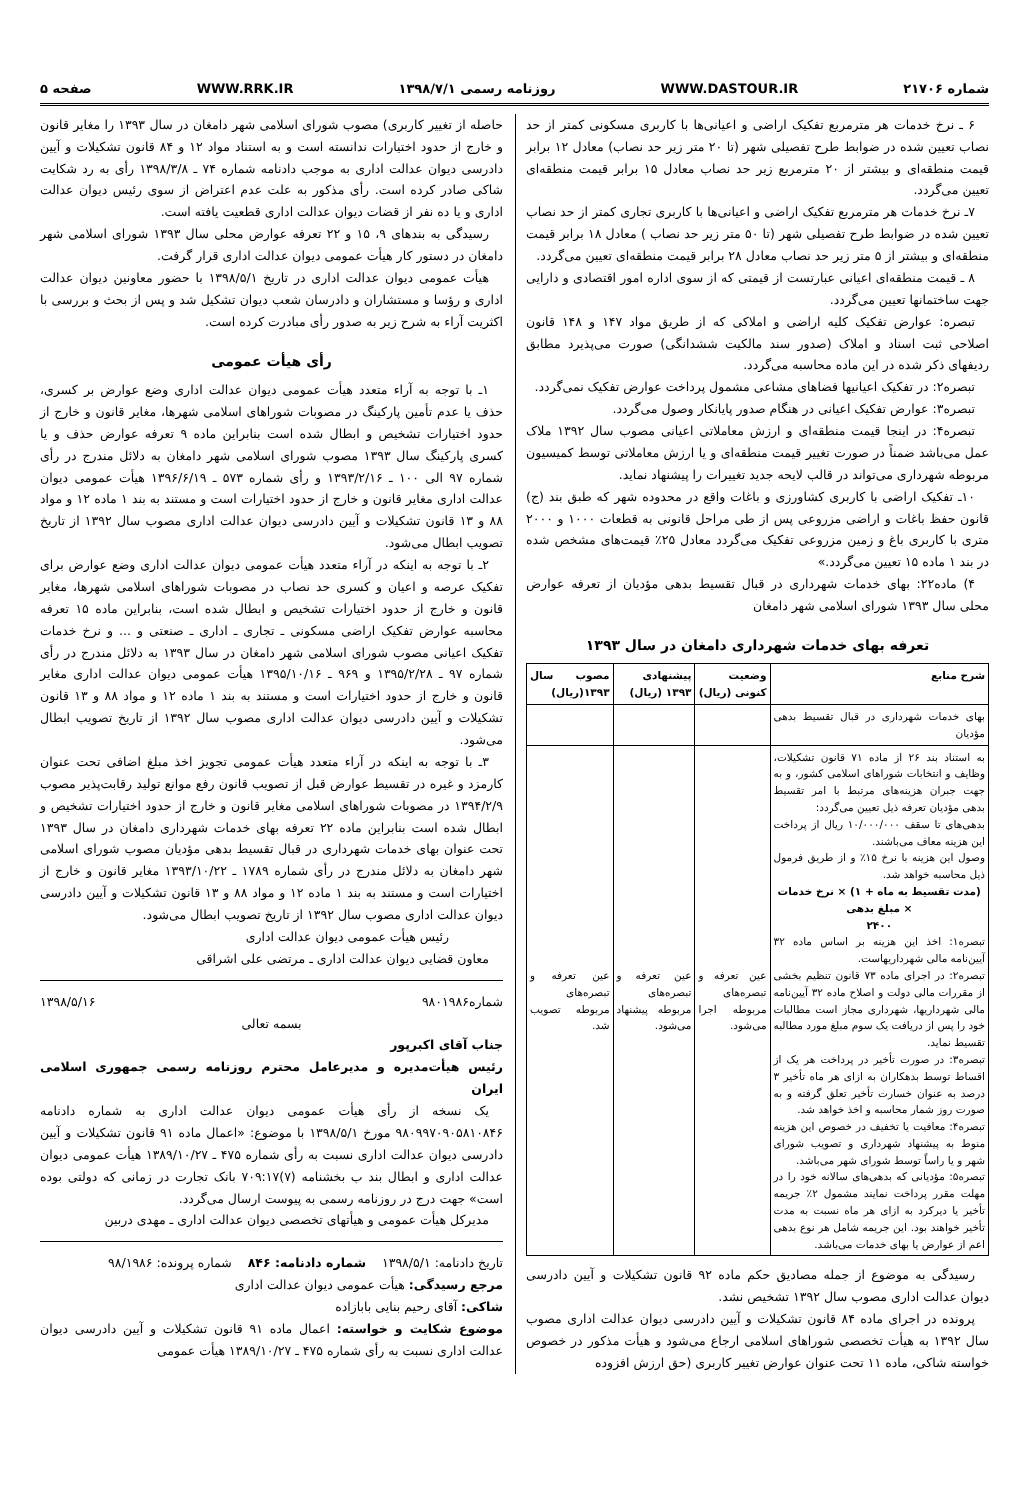شماره ۲۱۷۰۶ WWW.DASTOUR.IR روزنامه رسمی ۱۳۹۸/۷/۱ WWW.RRK.IR صفحه ۵
۶ ـ نرخ خدمات هر مترمربع تفکیک اراضی و اعیانی‌ها با کاربری مسکونی کمتر از حد نصاب تعیین شده در ضوابط طرح تفصیلی شهر (تا ۲۰ متر زیر حد نصاب) معادل ۱۲ برابر قیمت منطقه‌ای و بیشتر از ۲۰ مترمربع زیر حد نصاب معادل ۱۵ برابر قیمت منطقه‌ای تعیین می‌گردد.
۷ـ نرخ خدمات هر مترمربع تفکیک اراضی و اعیانی‌ها با کاربری تجاری کمتر از حد نصاب تعیین شده در ضوابط طرح تفصیلی شهر (تا ۵۰ متر زیر حد نصاب ) معادل ۱۸ برابر قیمت منطقه‌ای و بیشتر از ۵ متر زیر حد نصاب معادل ۲۸ برابر قیمت منطقه‌ای تعیین می‌گردد.
۸ ـ قیمت منطقه‌ای اعیانی عبارتست از قیمتی که از سوی اداره امور اقتصادی و دارایی جهت ساختمانها تعیین می‌گردد.
تبصره: عوارض تفکیک کلیه اراضی و املاکی که از طریق مواد ۱۴۷ و ۱۴۸ قانون اصلاحی ثبت اسناد و املاک (صدور سند مالکیت ششدانگی) صورت می‌پذیرد مطابق ردیفهای ذکر شده در این ماده محاسبه می‌گردد.
تبصره۲: در تفکیک اعیانیها فضاهای مشاعی مشمول پرداخت عوارض تفکیک نمی‌گردد.
تبصره۳: عوارض تفکیک اعیانی در هنگام صدور پایانکار وصول می‌گردد.
تبصره۴: در اینجا قیمت منطقه‌ای و ارزش معاملاتی اعیانی مصوب سال ۱۳۹۲ ملاک عمل می‌باشد ضمناً در صورت تغییر قیمت منطقه‌ای و یا ارزش معاملاتی توسط کمیسیون مربوطه شهرداری می‌تواند در قالب لایحه جدید تغییرات را پیشنهاد نماید.
۱۰ـ تفکیک اراضی با کاربری کشاورزی و باغات واقع در محدوده شهر که طبق بند (ج) قانون حفظ باغات و اراضی مزروعی پس از طی مراحل قانونی به قطعات ۱۰۰۰ و ۲۰۰۰ متری با کاربری باغ و زمین مزروعی تفکیک می‌گردد معادل ۲۵٪ قیمت‌های مشخص شده در بند ۱ ماده ۱۵ تعیین می‌گردد.»
۴) ماده۲۲: بهای خدمات شهرداری در قبال تقسیط بدهی مؤدیان از تعرفه عوارض محلی سال ۱۳۹۳ شورای اسلامی شهر دامغان
تعرفه بهای خدمات شهرداری دامغان در سال ۱۳۹۳
| شرح منابع | وضعیت کنونی (ریال) | پیشنهادی ۱۳۹۳ (ریال) | مصوب سال ۱۳۹۳(ریال) |
| --- | --- | --- | --- |
| بهای خدمات شهرداری در قبال تقسیط بدهی مؤدیان | | | |
| به استناد بند ۲۶ از ماده ۷۱ قانون تشکیلات، وظایف و انتخابات شوراهای اسلامی کشور، و به جهت جبران هزینه‌های مرتبط با امر تقسیط بدهی مؤدیان تعرفه ذیل تعیین می‌گردد: بدهی‌های تا سقف ۱۰/۰۰۰/۰۰۰ ریال از پرداخت این هزینه معاف می‌باشند. وصول این هزینه با نرخ ۱۵٪ و از طریق فرمول ذیل محاسبه خواهد شد. (مدت تقسیط به ماه + ۱) × نرخ خدمات × مبلغ بدهی ۲۴۰۰ تبصره۱: اخذ این هزینه بر اساس ماده ۳۲ آیین‌نامه مالی شهرداریهاست. تبصره۲: در اجرای ماده ۷۳ قانون تنظیم بخشی از مقررات مالی دولت و اصلاح ماده ۳۲ آیین‌نامه مالی شهرداریها، شهرداری مجاز است مطالبات خود را پس از دریافت یک سوم مبلغ مورد مطالبه تقسیط نماید. تبصره۳: در صورت تأخیر در پرداخت هر یک از اقساط توسط بدهکاران به ازای هر ماه تأخیر ۳ درصد به عنوان خسارت تأخیر تعلق گرفته و به صورت روز شمار محاسبه و اخذ خواهد شد. تبصره۴: معافیت یا تخفیف در خصوص این هزینه منوط به پیشنهاد شهرداری و تصویب شورای شهر و یا راساً توسط شورای شهر می‌باشد. تبصره۵: مؤدیانی که بدهی‌های سالانه خود را در مهلت مقرر پرداخت نمایند مشمول ۲٪ جریمه تأخیر یا دیرکرد به ازای هر ماه نسبت به مدت تأخیر خواهند بود. این جریمه شامل هر نوع بدهی اعم از عوارض یا بهای خدمات می‌باشد. | عین تعرفه و تبصره‌های مربوطه اجرا می‌شود. | عین تعرفه و تبصره‌های مربوطه پیشنهاد می‌شود. | عین تعرفه و تبصره‌های مربوطه تصویب شد. |
رسیدگی به موضوع از جمله مصادیق حکم ماده ۹۲ قانون تشکیلات و آیین دادرسی دیوان عدالت اداری مصوب سال ۱۳۹۲ تشخیص نشد.
پرونده در اجرای ماده ۸۴ قانون تشکیلات و آیین دادرسی دیوان عدالت اداری مصوب سال ۱۳۹۲ به هیأت تخصصی شوراهای اسلامی ارجاع می‌شود و هیأت مذکور در خصوص خواسته شاکی، ماده ۱۱ تحت عنوان عوارض تغییر کاربری (حق ارزش افزوده
حاصله از تغییر کاربری) مصوب شورای اسلامی شهر دامغان در سال ۱۳۹۳ را مغایر قانون و خارج از حدود اختیارات ندانسته است و به استناد مواد ۱۲ و ۸۴ قانون تشکیلات و آیین دادرسی دیوان عدالت اداری به موجب دادنامه شماره ۷۴ ـ ۱۳۹۸/۳/۸ رأی به رد شکایت شاکی صادر کرده است. رأی مذکور به علت عدم اعتراض از سوی رئیس دیوان عدالت اداری و یا ده نفر از قضات دیوان عدالت اداری قطعیت یافته است.
رسیدگی به بندهای ۹، ۱۵ و ۲۲ تعرفه عوارض محلی سال ۱۳۹۳ شورای اسلامی شهر دامغان در دستور کار هیأت عمومی دیوان عدالت اداری قرار گرفت.
هیأت عمومی دیوان عدالت اداری در تاریخ ۱۳۹۸/۵/۱ با حضور معاونین دیوان عدالت اداری و رؤسا و مستشاران و دادرسان شعب دیوان تشکیل شد و پس از بحث و بررسی با اکثریت آراء به شرح زیر به صدور رأی مبادرت کرده است.
رأی هیأت عمومی
۱ـ با توجه به آراء متعدد هیأت عمومی دیوان عدالت اداری وضع عوارض بر کسری، حذف یا عدم تأمین پارکینگ در مصوبات شوراهای اسلامی شهرها، مغایر قانون و خارج از حدود اختیارات تشخیص و ابطال شده است بنابراین ماده ۹ تعرفه عوارض حذف و یا کسری پارکینگ سال ۱۳۹۳ مصوب شورای اسلامی شهر دامغان به دلائل مندرج در رأی شماره ۹۷ الی ۱۰۰ ـ ۱۳۹۳/۲/۱۶ و رأی شماره ۵۷۳ ـ ۱۳۹۶/۶/۱۹ هیأت عمومی دیوان عدالت اداری مغایر قانون و خارج از حدود اختیارات است و مستند به بند ۱ ماده ۱۲ و مواد ۸۸ و ۱۳ قانون تشکیلات و آیین دادرسی دیوان عدالت اداری مصوب سال ۱۳۹۲ از تاریخ تصویب ابطال می‌شود.
۲ـ با توجه به اینکه در آراء متعدد هیأت عمومی دیوان عدالت اداری وضع عوارض برای تفکیک عرصه و اعیان و کسری حد نصاب در مصوبات شوراهای اسلامی شهرها، مغایر قانون و خارج از حدود اختیارات تشخیص و ابطال شده است، بنابراین ماده ۱۵ تعرفه محاسبه عوارض تفکیک اراضی مسکونی ـ تجاری ـ اداری ـ صنعتی و ... و نرخ خدمات تفکیک اعیانی مصوب شورای اسلامی شهر دامغان در سال ۱۳۹۳ به دلائل مندرج در رأی شماره ۹۷ ـ ۱۳۹۵/۲/۲۸ و ۹۶۹ ـ ۱۳۹۵/۱۰/۱۶ هیأت عمومی دیوان عدالت اداری مغایر قانون و خارج از حدود اختیارات است و مستند به بند ۱ ماده ۱۲ و مواد ۸۸ و ۱۳ قانون تشکیلات و آیین دادرسی دیوان عدالت اداری مصوب سال ۱۳۹۲ از تاریخ تصویب ابطال می‌شود.
۳ـ با توجه به اینکه در آراء متعدد هیأت عمومی تجویز اخذ مبلغ اضافی تحت عنوان کارمزد و غیره در تقسیط عوارض قبل از تصویب قانون رفع موانع تولید رقابت‌پذیر مصوب ۱۳۹۴/۲/۹ در مصوبات شوراهای اسلامی مغایر قانون و خارج از حدود اختیارات تشخیص و ابطال شده است بنابراین ماده ۲۲ تعرفه بهای خدمات شهرداری دامغان در سال ۱۳۹۳ تحت عنوان بهای خدمات شهرداری در قبال تقسیط بدهی مؤدیان مصوب شورای اسلامی شهر دامغان به دلائل مندرج در رأی شماره ۱۷۸۹ ـ ۱۳۹۳/۱۰/۲۲ مغایر قانون و خارج از اختیارات است و مستند به بند ۱ ماده ۱۲ و مواد ۸۸ و ۱۳ قانون تشکیلات و آیین دادرسی دیوان عدالت اداری مصوب سال ۱۳۹۲ از تاریخ تصویب ابطال می‌شود.
رئیس هیأت عمومی دیوان عدالت اداری
معاون قضایی دیوان عدالت اداری ـ مرتضی علی اشراقی
شماره۹۸۰۱۹۸۶ ۱۳۹۸/۵/۱۶
بسمه تعالی
جناب آقای اکبرپور
رئیس هیأت‌مدیره و مدیرعامل محترم روزنامه رسمی جمهوری اسلامی ایران
یک نسخه از رأی هیأت عمومی دیوان عدالت اداری به شماره دادنامه ۹۸۰۹۹۷۰۹۰۵۸۱۰۸۴۶ مورخ ۱۳۹۸/۵/۱ با موضوع: «اعمال ماده ۹۱ قانون تشکیلات و آیین دادرسی دیوان عدالت اداری نسبت به رأی شماره ۴۷۵ ـ ۱۳۸۹/۱۰/۲۷ هیأت عمومی دیوان عدالت اداری و ابطال بند ب بخشنامه (۷)۷۰۹:۱۷ بانک تجارت در زمانی که دولتی بوده است» جهت درج در روزنامه رسمی به پیوست ارسال می‌گردد.
مدیرکل هیأت عمومی و هیأتهای تخصصی دیوان عدالت اداری ـ مهدی دربین
تاریخ دادنامه: ۱۳۹۸/۵/۱ شماره دادنامه: ۸۴۶ شماره پرونده: ۹۸/۱۹۸۶
مرجع رسیدگی: هیأت عمومی دیوان عدالت اداری
شاکی: آقای رحیم بنایی بابازاده
موضوع شکایت و خواسته: اعمال ماده ۹۱ قانون تشکیلات و آیین دادرسی دیوان عدالت اداری نسبت به رأی شماره ۴۷۵ ـ ۱۳۸۹/۱۰/۲۷ هیأت عمومی